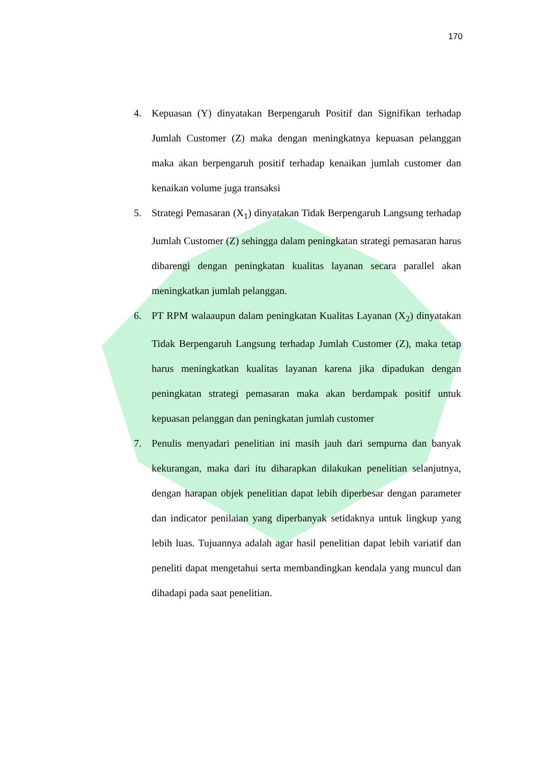170
4. Kepuasan (Y) dinyatakan Berpengaruh Positif dan Signifikan terhadap Jumlah Customer (Z) maka dengan meningkatnya kepuasan pelanggan maka akan berpengaruh positif terhadap kenaikan jumlah customer dan kenaikan volume juga transaksi
5. Strategi Pemasaran (X<sub>1</sub>) dinyatakan Tidak Berpengaruh Langsung terhadap Jumlah Customer (Z) sehingga dalam peningkatan strategi pemasaran harus dibarengi dengan peningkatan kualitas layanan secara parallel akan meningkatkan jumlah pelanggan.
6. PT RPM walaaupun dalam peningkatan Kualitas Layanan (X<sub>2</sub>) dinyatakan Tidak Berpengaruh Langsung terhadap Jumlah Customer (Z), maka tetap harus meningkatkan kualitas layanan karena jika dipadukan dengan peningkatan strategi pemasaran maka akan berdampak positif untuk kepuasan pelanggan dan peningkatan jumlah customer
7. Penulis menyadari penelitian ini masih jauh dari sempurna dan banyak kekurangan, maka dari itu diharapkan dilakukan penelitian selanjutnya, dengan harapan objek penelitian dapat lebih diperbesar dengan parameter dan indicator penilaian yang diperbanyak setidaknya untuk lingkup yang lebih luas. Tujuannya adalah agar hasil penelitian dapat lebih variatif dan peneliti dapat mengetahui serta membandingkan kendala yang muncul dan dihadapi pada saat penelitian.